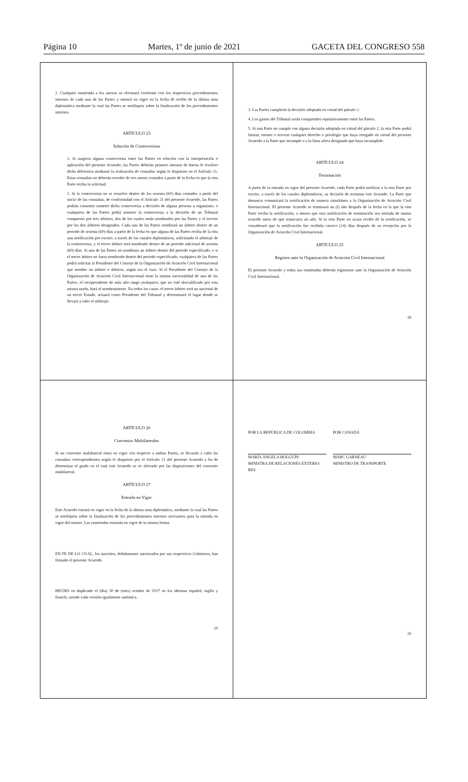Página 10 Martes, 1º de junio de 2021 GACETA DEL CONGRESO 558
2. Cualquier enmienda a los anexos se efectuará conforme con los respectivos procedimientos internos de cada una de las Partes y entrará en vigor en la fecha de recibo de la última nota diplomática mediante la cual las Partes se notifiquen sobre la finalización de los procedimientos internos.
ARTÍCULO 23
Solución de Controversias
1. Si surgiera alguna controversia entre las Partes en relación con la interpretación o aplicación del presente Acuerdo, las Partes deberán primero intentar de buena fe resolver dicha diferencia mediante la realización de consultas según lo dispuesto en el Artículo 21. Estas consultas no deberán exceder de tres meses contados a partir de la fecha en que la otra Parte reciba la solicitud.
2. Si la controversia no se resuelve dentro de los sesenta (60) días contados a partir del inicio de las consultas, de conformidad con el Artículo 21 del presente Acuerdo, las Partes podrán consentir someter dicha controversia a decisión de alguna persona u organismo, o cualquiera de las Partes podrá someter la controversia a la decisión de un Tribunal compuesto por tres árbitros, dos de los cuales serán nombrados por las Partes y el tercero por los dos árbitros designados. Cada una de las Partes nombrará un árbitro dentro de un periodo de sesenta (60) días a partir de la fecha en que alguna de las Partes reciba de la otra una notificación por escrito, a través de los canales diplomáticos, solicitando el arbitraje de la controversia, y el tercer árbitro será nombrado dentro de un periodo adicional de sesenta (60) días. Si una de las Partes no nombrara un árbitro dentro del periodo especificado, o si el tercer árbitro no fuera nombrado dentro del periodo especificado, cualquiera de las Partes podrá solicitar al Presidente del Consejo de la Organización de Aviación Civil Internacional que nombre un árbitro o árbitros, según sea el caso. Si el Presidente del Consejo de la Organización de Aviación Civil Internacional tiene la misma nacionalidad de una de las Partes, el vicepresidente de más alto rango jerárquico, que no esté descalificado por esta misma razón, hará el nombramiento. En todos los casos. el tercer árbitro será un nacional de un tercer Estado, actuará como Presidente del Tribunal y determinará el lugar donde se llevará a cabo el arbitraje.
3. Las Partes cumplirán la decisión adoptada en virtud del párrafo 2.
4. Los gastos del Tribunal serán compartidos equitativamente entre las Partes.
5. Si una Parte no cumple con alguna decisión adoptada en virtud del párrafo 2, la otra Parte podrá limitar, retener o revocar cualquier derecho o privilegio que haya otorgado en virtud del presente Acuerdo a la Parte que incumple o a la línea aérea designada que haya incumplido.
ARTÍCULO 24
Terminación
A partir de la entrada en vigor del presente Acuerdo, cada Parte podrá notificar a la otra Parte por escrito, a través de los canales diplomáticos, su decisión de terminar este Acuerdo. La Parte que denuncia comunicará la notificación de manera simultánea a la Organización de Aviación Civil Internacional. El presente Acuerdo se terminará un (l) año después de la fecha en la que la otra Parte reciba la notificación, a menos que esta notificación de terminación sea retirada de mutuo acuerdo antes de que transcurra un año. Si la otra Parte no acusa recibo de la notificación, se considerará que la notificación fue recibida catorce (14) días después de su recepción por la Organización de Aviación Civil Internacional.
ARTÍCULO 25
Registro ante la Organización de Aviación Civil Internacional
El presente Acuerdo y todas sus enmiendas deberán registrarse ante la Organización de Aviación Civil Internacional.
18
ARTÍCULO 26
Convenios Multilaterales
Si un convenio multilateral entra en vigor con respecto a ambas Partes, se llevarán a cabo las consultas correspondientes según lo dispuesto por el Artículo 21 del presente Acuerdo a fin de determinar el grado en el cual este Acuerdo se ve afectado por las disposiciones del convenio multilateral.
ARTÍCULO 27
Entrada en Vigor
Este Acuerdo entrará en vigor en la fecha de la última nota diplomática, mediante la cual las Partes se notifiquen sobre la finalización de los procedimientos internos necesarios para la entrada en vigor del mismo. Las enmiendas entrarán en vigor de la misma forma.
EN FE DE LO CUAL, los suscritos, debidamente autorizados por sus respectivos Gobiernos, han firmado el presente Acuerdo.
HECHO en duplicado el (día) 30 de (mes) octubre de 2017 en los idiomas español, inglés y francés, siendo cada versión igualmente auténtica.
19
POR LA REPÚBLICA DE COLOMBIA POR CANADÁ
MARÍA ÁNGELA HOLGUÍN
MINISTRA DE RELACIONES EXTERIO-
RES
MARC GARNEAU
MINISTRO DE TRANSPORTE
20